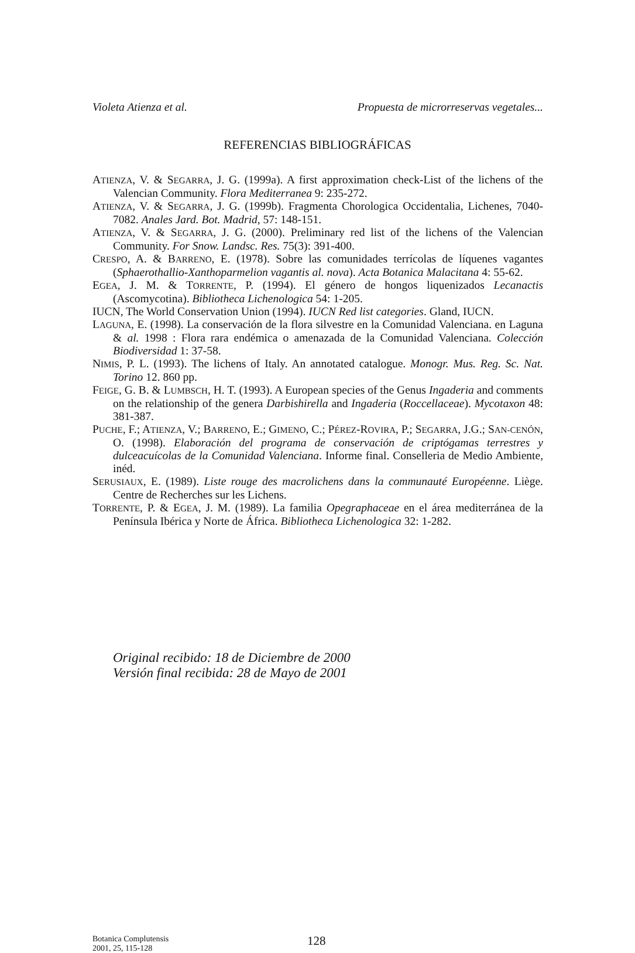Violeta Atienza et al. Propuesta de microrreservas vegetales...
REFERENCIAS BIBLIOGRÁFICAS
ATIENZA, V. & SEGARRA, J. G. (1999a). A first approximation check-List of the lichens of the Valencian Community. Flora Mediterranea 9: 235-272.
ATIENZA, V. & SEGARRA, J. G. (1999b). Fragmenta Chorologica Occidentalia, Lichenes, 7040-7082. Anales Jard. Bot. Madrid, 57: 148-151.
ATIENZA, V. & SEGARRA, J. G. (2000). Preliminary red list of the lichens of the Valencian Community. For Snow. Landsc. Res. 75(3): 391-400.
CRESPO, A. & BARRENO, E. (1978). Sobre las comunidades terrícolas de líquenes vagantes (Sphaerothallio-Xanthoparmelion vagantis al. nova). Acta Botanica Malacitana 4: 55-62.
EGEA, J. M. & TORRENTE, P. (1994). El género de hongos liquenizados Lecanactis (Ascomycotina). Bibliotheca Lichenologica 54: 1-205.
IUCN, The World Conservation Union (1994). IUCN Red list categories. Gland, IUCN.
LAGUNA, E. (1998). La conservación de la flora silvestre en la Comunidad Valenciana. en Laguna & al. 1998 : Flora rara endémica o amenazada de la Comunidad Valenciana. Colección Biodiversidad 1: 37-58.
NIMIS, P. L. (1993). The lichens of Italy. An annotated catalogue. Monogr. Mus. Reg. Sc. Nat. Torino 12. 860 pp.
FEIGE, G. B. & LUMBSCH, H. T. (1993). A European species of the Genus Ingaderia and comments on the relationship of the genera Darbishirella and Ingaderia (Roccellaceae). Mycotaxon 48: 381-387.
PUCHE, F.; ATIENZA, V.; BARRENO, E.; GIMENO, C.; PÉREZ-ROVIRA, P.; SEGARRA, J.G.; SAN-CENÓN, O. (1998). Elaboración del programa de conservación de criptógamas terrestres y dulceacuícolas de la Comunidad Valenciana. Informe final. Conselleria de Medio Ambiente, inéd.
SERUSIAUX, E. (1989). Liste rouge des macrolichens dans la communauté Européenne. Liège. Centre de Recherches sur les Lichens.
TORRENTE, P. & EGEA, J. M. (1989). La familia Opegraphaceae en el área mediterránea de la Península Ibérica y Norte de África. Bibliotheca Lichenologica 32: 1-282.
Original recibido: 18 de Diciembre de 2000
Versión final recibida: 28 de Mayo de 2001
Botanica Complutensis
2001, 25, 115-128
128